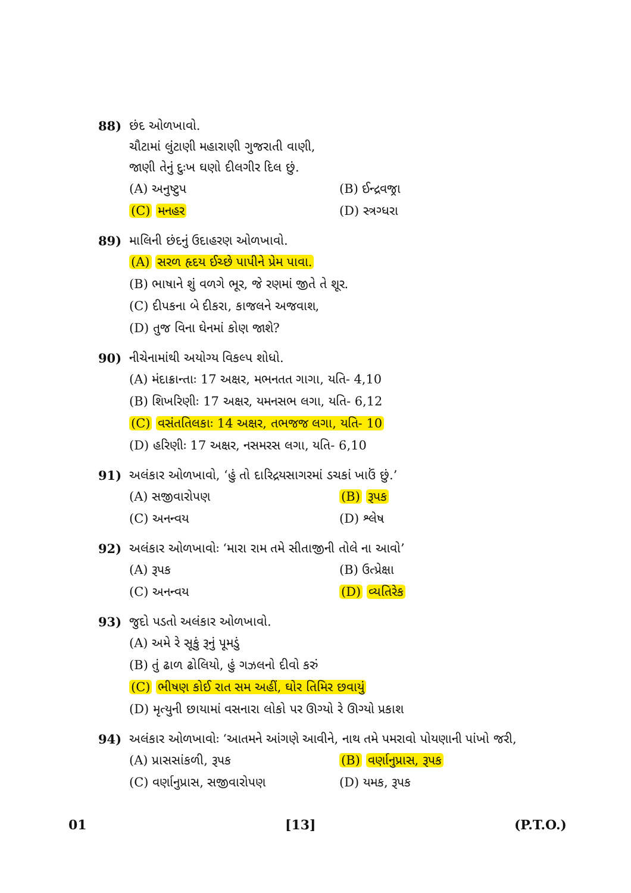88) છંદ ઓળખાવો.
ચૌટામાં લુંટાણી મહારાણી ગુજરાતી વાણી,
જાણી તેનું દુઃખ ઘણો દીલગીર દિલ છું.
(A) અનુષ્ટુપ (B) ઈન્દ્રવજ્રા
(C) મનહર (D) સ્ત્રગ્ધરા
89) માલિની છંદનું ઉદાહરણ ઓળખાવો.
(A) સરળ હૃદય ઈચ્છે પાપીને પ્રેમ પાવા.
(B) ભાષાને શું વળગે ભૂર, જે રણમાં જીતે તે શૂર.
(C) દીપકના બે દીકરા, કાજલને અજવાશ,
(D) તુજ વિના ઘેનમાં કોણ જાશે?
90) નીચેનામાંથી અયોગ્ય વિકલ્પ શોધો.
(A) મંદાક્રાન્તાઃ 17 અક્ષર, મભનતત ગાગા, યતિ- 4,10
(B) શિખરિણીઃ 17 અક્ષર, યમનસભ લગા, યતિ- 6,12
(C) વસંતતિલકાઃ 14 અક્ષર, તભજજ લગા, યતિ- 10
(D) હરિણીઃ 17 અક્ષર, નસમરસ લગા, યતિ- 6,10
91) અલંકાર ઓળખાવો, ‘હું તો દારિદ્રયસાગરમાં ડચકાં ખાઉં છું.’
(A) સજીવારોપણ (B) રૂપક
(C) અનન્વય (D) શ્લેષ
92) અલંકાર ઓળખાવોઃ ‘મારા રામ તમે સીતાજીની તોલે ના આવો’
(A) રૂપક (B) ઉત્પ્રેક્ષા
(C) અનન્વય (D) વ્યતિરેક
93) જુદો પડતો અલંકાર ઓળખાવો.
(A) અમે રે સૂકું રૂનું પૂમડું
(B) તું ઢાળ ઢોલિયો, હું ગઝલનો દીવો કરું
(C) ભીષણ કોઈ રાત સમ અહીં, ઘોર તિમિર છવાયું
(D) મૃત્યુની છાયામાં વસનારા લોકો પર ઊગ્યો રે ઊગ્યો પ્રકાશ
94) અલંકાર ઓળખાવોઃ ‘આતમને આંગણે આવીને, નાથ તમે પમરાવો પોયણાની પાંખો જરી,
(A) પ્રાસસાંકળી, રૂપક (B) વર્ણાનુપ્રાસ, રૂપક
(C) વર્ણાનુપ્રાસ, સજીવારોપણ (D) યમક, રૂપક
01 [13] (P.T.O.)